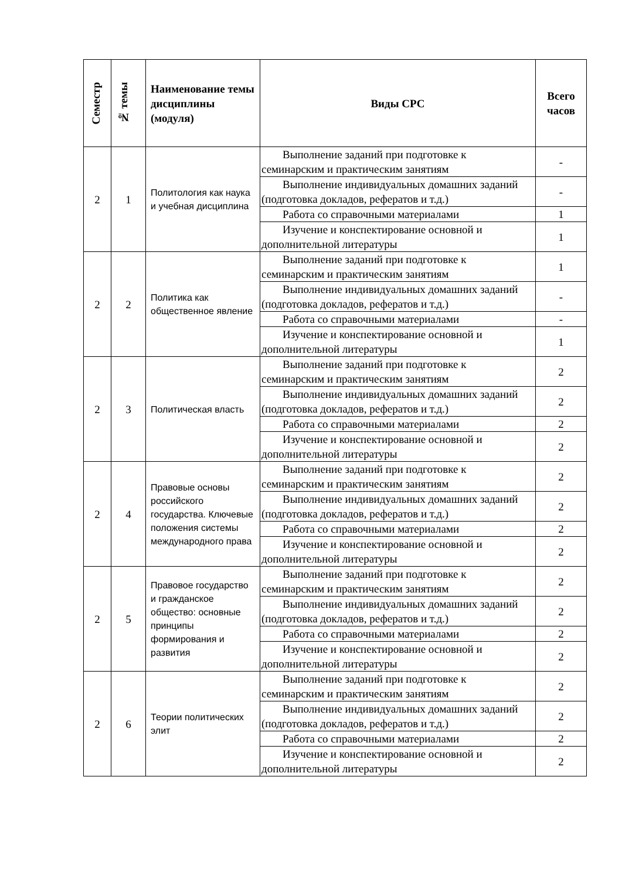| Семестр | № темы | Наименование темы дисциплины (модуля) | Виды СРС | Всего часов |
| --- | --- | --- | --- | --- |
| 2 | 1 | Политология как наука и учебная дисциплина | Выполнение заданий при подготовке к семинарским и практическим занятиям | - |
| | | | Выполнение индивидуальных домашних заданий (подготовка докладов, рефератов и т.д.) | - |
| | | | Работа со справочными материалами | 1 |
| | | | Изучение и конспектирование основной и дополнительной литературы | 1 |
| 2 | 2 | Политика как общественное явление | Выполнение заданий при подготовке к семинарским и практическим занятиям | 1 |
| | | | Выполнение индивидуальных домашних заданий (подготовка докладов, рефератов и т.д.) | - |
| | | | Работа со справочными материалами | - |
| | | | Изучение и конспектирование основной и дополнительной литературы | 1 |
| 2 | 3 | Политическая власть | Выполнение заданий при подготовке к семинарским и практическим занятиям | 2 |
| | | | Выполнение индивидуальных домашних заданий (подготовка докладов, рефератов и т.д.) | 2 |
| | | | Работа со справочными материалами | 2 |
| | | | Изучение и конспектирование основной и дополнительной литературы | 2 |
| 2 | 4 | Правовые основы российского государства. Ключевые положения системы международного права | Выполнение заданий при подготовке к семинарским и практическим занятиям | 2 |
| | | | Выполнение индивидуальных домашних заданий (подготовка докладов, рефератов и т.д.) | 2 |
| | | | Работа со справочными материалами | 2 |
| | | | Изучение и конспектирование основной и дополнительной литературы | 2 |
| 2 | 5 | Правовое государство и гражданское общество: основные принципы формирования и развития | Выполнение заданий при подготовке к семинарским и практическим занятиям | 2 |
| | | | Выполнение индивидуальных домашних заданий (подготовка докладов, рефератов и т.д.) | 2 |
| | | | Работа со справочными материалами | 2 |
| | | | Изучение и конспектирование основной и дополнительной литературы | 2 |
| 2 | 6 | Теории политических элит | Выполнение заданий при подготовке к семинарским и практическим занятиям | 2 |
| | | | Выполнение индивидуальных домашних заданий (подготовка докладов, рефератов и т.д.) | 2 |
| | | | Работа со справочными материалами | 2 |
| | | | Изучение и конспектирование основной и дополнительной литературы | 2 |